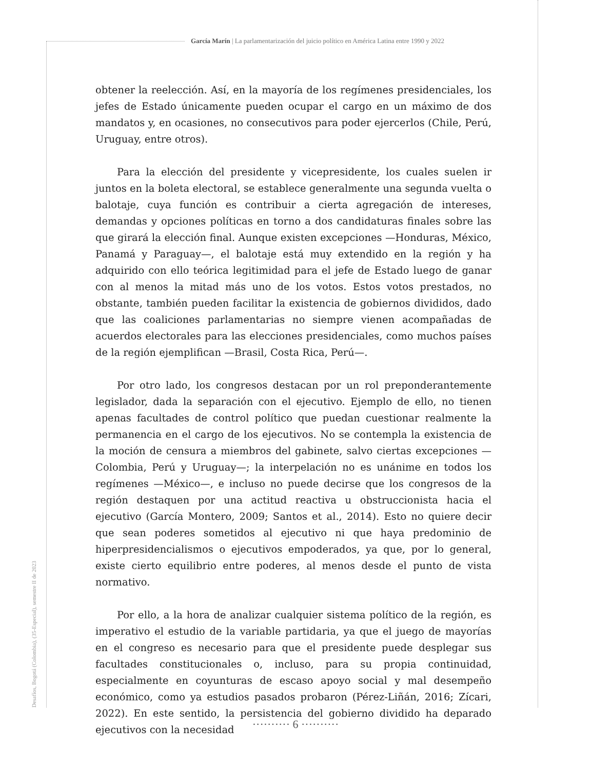García Marín | La parlamentarización del juicio político en América Latina entre 1990 y 2022
obtener la reelección. Así, en la mayoría de los regímenes presidenciales, los jefes de Estado únicamente pueden ocupar el cargo en un máximo de dos mandatos y, en ocasiones, no consecutivos para poder ejercerlos (Chile, Perú, Uruguay, entre otros).
Para la elección del presidente y vicepresidente, los cuales suelen ir juntos en la boleta electoral, se establece generalmente una segunda vuelta o balotaje, cuya función es contribuir a cierta agregación de intereses, demandas y opciones políticas en torno a dos candidaturas finales sobre las que girará la elección final. Aunque existen excepciones —Honduras, México, Panamá y Paraguay—, el balotaje está muy extendido en la región y ha adquirido con ello teórica legitimidad para el jefe de Estado luego de ganar con al menos la mitad más uno de los votos. Estos votos prestados, no obstante, también pueden facilitar la existencia de gobiernos divididos, dado que las coaliciones parlamentarias no siempre vienen acompañadas de acuerdos electorales para las elecciones presidenciales, como muchos países de la región ejemplifican —Brasil, Costa Rica, Perú—.
Por otro lado, los congresos destacan por un rol preponderantemente legislador, dada la separación con el ejecutivo. Ejemplo de ello, no tienen apenas facultades de control político que puedan cuestionar realmente la permanencia en el cargo de los ejecutivos. No se contempla la existencia de la moción de censura a miembros del gabinete, salvo ciertas excepciones —Colombia, Perú y Uruguay—; la interpelación no es unánime en todos los regímenes —México—, e incluso no puede decirse que los congresos de la región destaquen por una actitud reactiva u obstruccionista hacia el ejecutivo (García Montero, 2009; Santos et al., 2014). Esto no quiere decir que sean poderes sometidos al ejecutivo ni que haya predominio de hiperpresidencialismos o ejecutivos empoderados, ya que, por lo general, existe cierto equilibrio entre poderes, al menos desde el punto de vista normativo.
Por ello, a la hora de analizar cualquier sistema político de la región, es imperativo el estudio de la variable partidaria, ya que el juego de mayorías en el congreso es necesario para que el presidente puede desplegar sus facultades constitucionales o, incluso, para su propia continuidad, especialmente en coyunturas de escaso apoyo social y mal desempeño económico, como ya estudios pasados probaron (Pérez-Liñán, 2016; Zícari, 2022). En este sentido, la persistencia del gobierno dividido ha deparado ejecutivos con la necesidad
Desafíos, Bogotá (Colombia), (35-Especial), semestre II de 2023
·········· 6 ··········